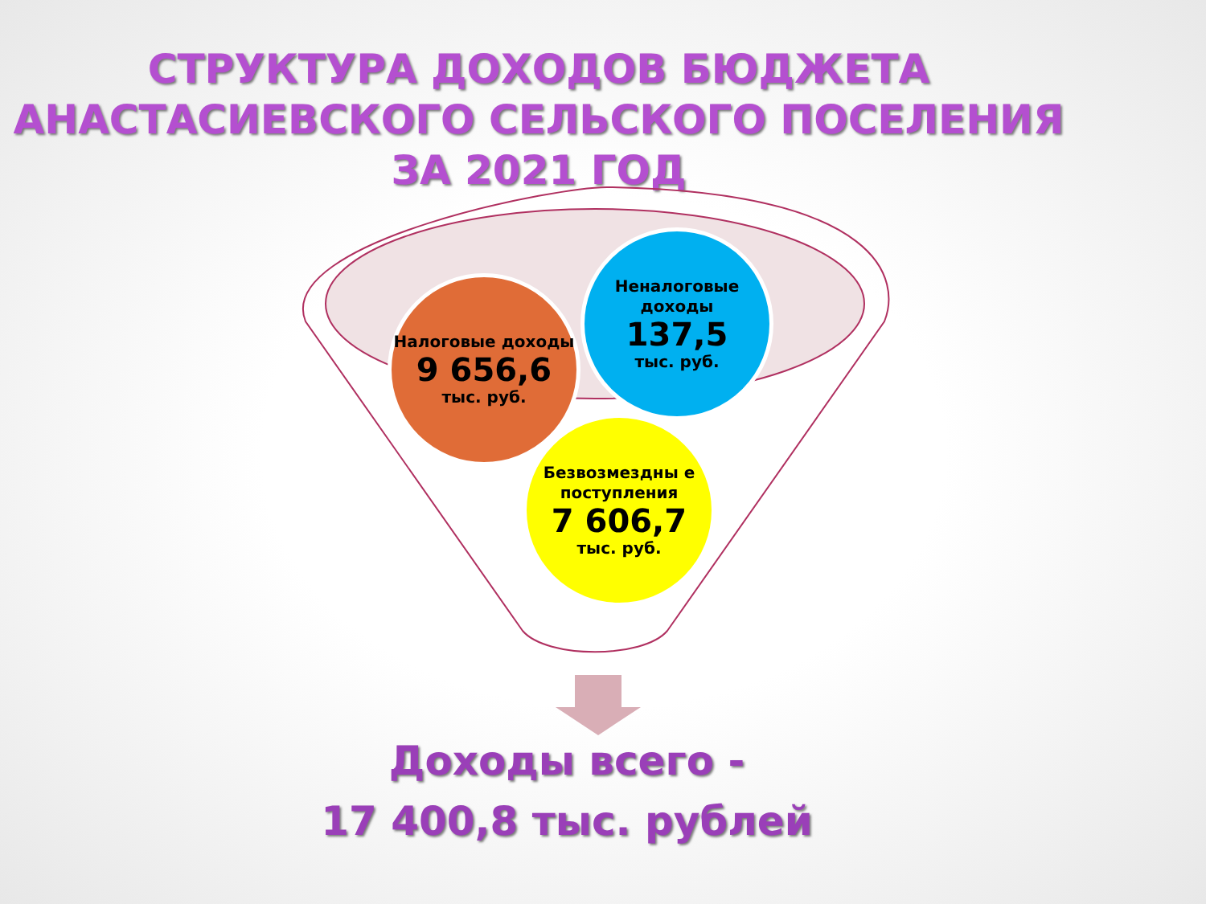СТРУКТУРА ДОХОДОВ БЮДЖЕТА
АНАСТАСИЕВСКОГО СЕЛЬСКОГО ПОСЕЛЕНИЯ
ЗА 2021 ГОД
Налоговые доходы
9 656,6
тыс. руб.
Неналоговые доходы
137,5
тыс. руб.
Безвозмездны е поступления
7 606,7
тыс. руб.
Доходы всего -
17 400,8 тыс. рублей